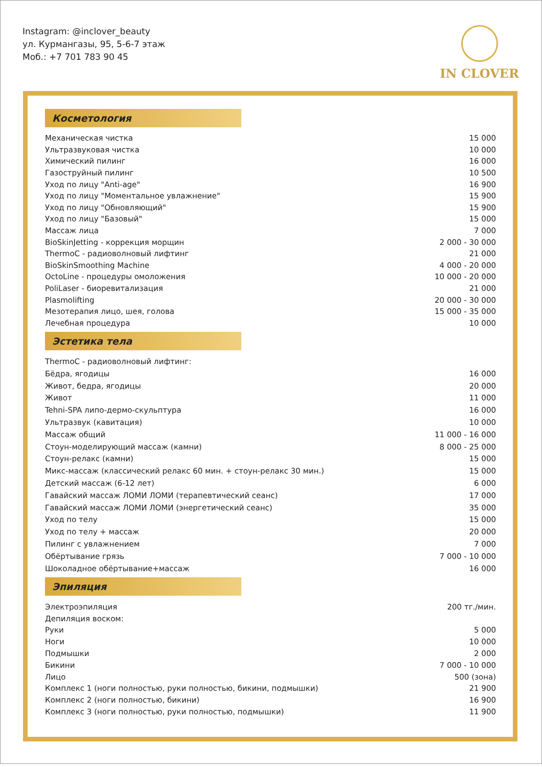Instagram: @inclover_beauty
ул. Курмангазы, 95, 5-6-7 этаж
Моб.: +7 701 783 90 45
IN CLOVER
Косметология
| Механическая чистка | 15 000 |
| Ультразвуковая чистка | 10 000 |
| Химический пилинг | 16 000 |
| Газоструйный пилинг | 10 500 |
| Уход по лицу "Anti-age" | 16 900 |
| Уход по лицу "Моментальное увлажнение" | 15 900 |
| Уход по лицу "Обновляющий" | 15 900 |
| Уход по лицу "Базовый" | 15 000 |
| Массаж лица | 7 000 |
| BioSkinJetting - коррекция морщин | 2 000 - 30 000 |
| ThermoC - радиоволновый лифтинг | 21 000 |
| BioSkinSmoothing Machine | 4 000 - 20 000 |
| OctoLine - процедуры омоложения | 10 000 - 20 000 |
| PoliLaser - биоревитализация | 21 000 |
| Plasmolifting | 20 000 - 30 000 |
| Мезотерапия лицо, шея, голова | 15 000 - 35 000 |
| Лечебная процедура | 10 000 |
Эстетика тела
| ThermoC - радиоволновый лифтинг: | |
| Бёдра, ягодицы | 16 000 |
| Живот, бедра, ягодицы | 20 000 |
| Живот | 11 000 |
| Tehni-SPA липо-дермо-скульптура | 16 000 |
| Ультразвук (кавитация) | 10 000 |
| Массаж общий | 11 000 - 16 000 |
| Стоун-моделирующий массаж (камни) | 8 000 - 25 000 |
| Стоун-релакс (камни) | 15 000 |
| Микс-массаж (классический релакс 60 мин. + стоун-релакс 30 мин.) | 15 000 |
| Детский массаж (6-12 лет) | 6 000 |
| Гавайский массаж ЛОМИ ЛОМИ (терапевтический сеанс) | 17 000 |
| Гавайский массаж ЛОМИ ЛОМИ (энергетический сеанс) | 35 000 |
| Уход по телу | 15 000 |
| Уход по телу + массаж | 20 000 |
| Пилинг с увлажнением | 7 000 |
| Обёртывание грязь | 7 000 - 10 000 |
| Шоколадное обёртывание+массаж | 16 000 |
Эпиляция
| Электроэпиляция | 200 тг./мин. |
| Депиляция воском: | |
| Руки | 5 000 |
| Ноги | 10 000 |
| Подмышки | 2 000 |
| Бикини | 7 000 - 10 000 |
| Лицо | 500 (зона) |
| Комплекс 1 (ноги полностью, руки полностью, бикини, подмышки) | 21 900 |
| Комплекс 2 (ноги полностью, бикини) | 16 900 |
| Комплекс 3 (ноги полностью, руки полностью, подмышки) | 11 900 |